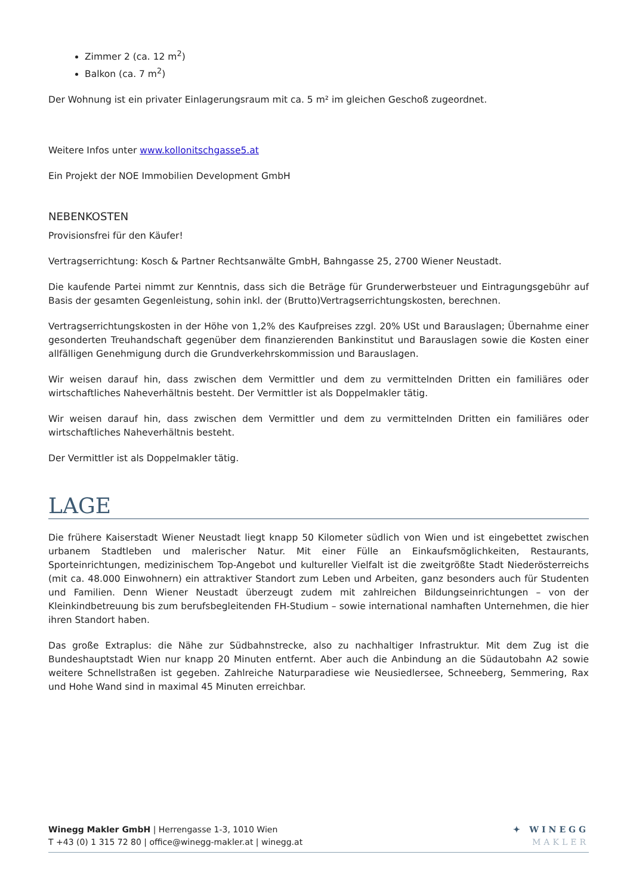Zimmer 2 (ca. 12 m<sup>2</sup>)
Balkon (ca. 7 m<sup>2</sup>)
Der Wohnung ist ein privater Einlagerungsraum mit ca. 5 m² im gleichen Geschoß zugeordnet.
Weitere Infos unter www.kollonitschgasse5.at
Ein Projekt der NOE Immobilien Development GmbH
NEBENKOSTEN
Provisionsfrei für den Käufer!
Vertragserrichtung: Kosch & Partner Rechtsanwälte GmbH, Bahngasse 25, 2700 Wiener Neustadt.
Die kaufende Partei nimmt zur Kenntnis, dass sich die Beträge für Grunderwerbsteuer und Eintragungsgebühr auf Basis der gesamten Gegenleistung, sohin inkl. der (Brutto)Vertragserrichtungskosten, berechnen.
Vertragserrichtungskosten in der Höhe von 1,2% des Kaufpreises zzgl. 20% USt und Barauslagen; Übernahme einer gesonderten Treuhandschaft gegenüber dem finanzierenden Bankinstitut und Barauslagen sowie die Kosten einer allfälligen Genehmigung durch die Grundverkehrskommission und Barauslagen.
Wir weisen darauf hin, dass zwischen dem Vermittler und dem zu vermittelnden Dritten ein familiäres oder wirtschaftliches Naheverhältnis besteht. Der Vermittler ist als Doppelmakler tätig.
Wir weisen darauf hin, dass zwischen dem Vermittler und dem zu vermittelnden Dritten ein familiäres oder wirtschaftliches Naheverhältnis besteht.
Der Vermittler ist als Doppelmakler tätig.
LAGE
Die frühere Kaiserstadt Wiener Neustadt liegt knapp 50 Kilometer südlich von Wien und ist eingebettet zwischen urbanem Stadtleben und malerischer Natur. Mit einer Fülle an Einkaufsmöglichkeiten, Restaurants, Sporteinrichtungen, medizinischem Top-Angebot und kultureller Vielfalt ist die zweitgrößte Stadt Niederösterreichs (mit ca. 48.000 Einwohnern) ein attraktiver Standort zum Leben und Arbeiten, ganz besonders auch für Studenten und Familien. Denn Wiener Neustadt überzeugt zudem mit zahlreichen Bildungseinrichtungen – von der Kleinkindbetreuung bis zum berufsbegleitenden FH-Studium – sowie international namhaften Unternehmen, die hier ihren Standort haben.
Das große Extraplus: die Nähe zur Südbahnstrecke, also zu nachhaltiger Infrastruktur. Mit dem Zug ist die Bundeshauptstadt Wien nur knapp 20 Minuten entfernt. Aber auch die Anbindung an die Südautobahn A2 sowie weitere Schnellstraßen ist gegeben. Zahlreiche Naturparadiese wie Neusiedlersee, Schneeberg, Semmering, Rax und Hohe Wand sind in maximal 45 Minuten erreichbar.
Winegg Makler GmbH | Herrengasse 1-3, 1010 Wien
T +43 (0) 1 315 72 80 | office@winegg-makler.at | winegg.at
✦ WINEGG
MAKLER